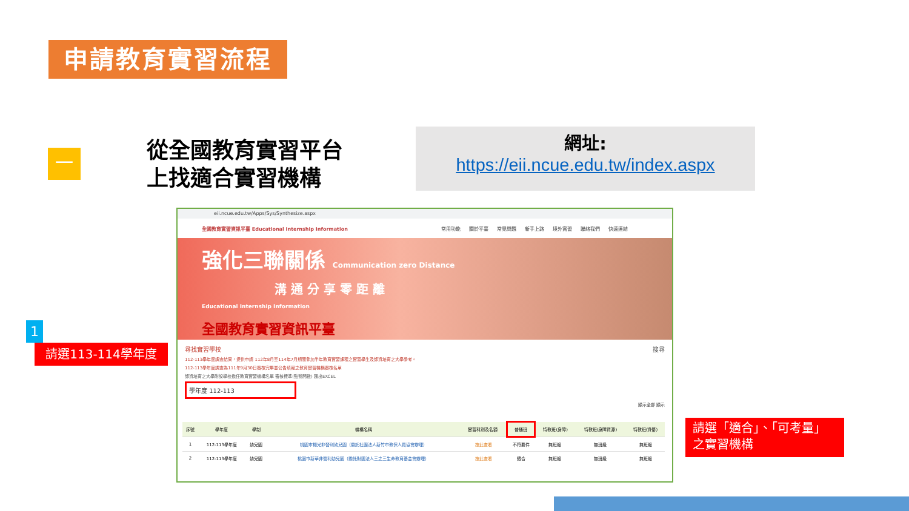申請教育實習流程
一
從全國教育實習平台
上找適合實習機構
網址:
https://eii.ncue.edu.tw/index.aspx
eii.ncue.edu.tw/Apps/Sys/Synthesize.aspx
全國教育實習資訊平臺 Educational Internship Information 常用功能 關於平臺 常見問題 新手上路 境外實習 聯絡我們 快速連結
強化三聯關係 Communication zero Distance
溝 通 分 享 零 距 離
Educational Internship Information
全國教育實習資訊平臺
尋找實習學校 搜尋
112-113學年度調查結果，提供申請 112年8月至114年7月期間參加半年教育實習課程之實習學生及師資培育之大學參考。
112-113學年度調查為111年9月30日審核完畢並公告填報之教育實習機構審核名單
師資培育之大學附設學校擔任教育實習機構名單 審核標準(點我開啟) 匯出EXCEL
學年度 112-113
顯示全部 顯示
| 序號 | 學年度 | 學制 | 機構名稱 | 實習科別及名額 | 普通班 | 特教班(身障) | 特教班(身障資源) | 特教班(資優) |
| --- | --- | --- | --- | --- | --- | --- | --- | --- |
| 1 | 112-113學年度 | 幼兒園 | 桃園市楊光非營利幼兒園（委託社團法人新竹市教保人員協會辦理） | 按此查看 | 不符要件 | 無班級 | 無班級 | 無班級 |
| 2 | 112-113學年度 | 幼兒園 | 桃園市新華非營利幼兒園（委託財團法人三之三生命教育基金會辦理） | 按此查看 | 適合 | 無班級 | 無班級 | 無班級 |
1
請選113-114學年度
請選「適合」、「可考量」之實習機構